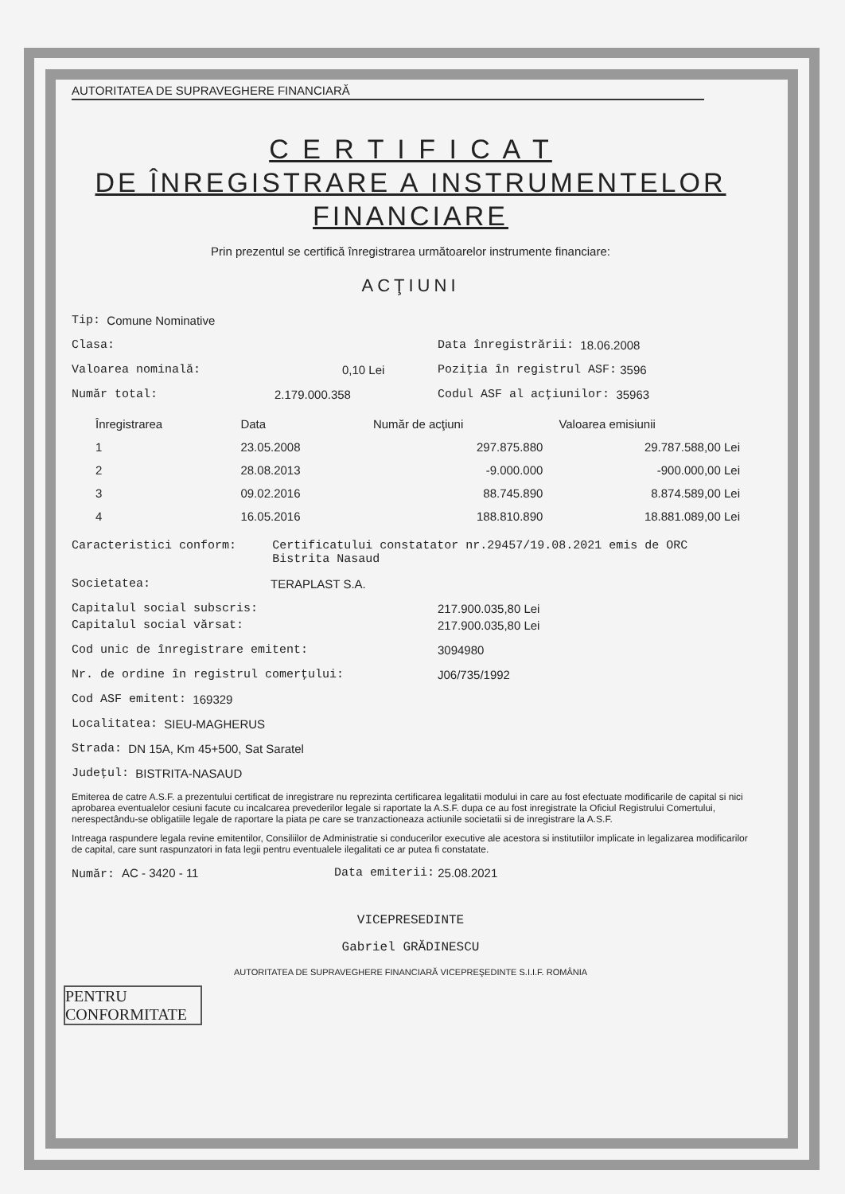AUTORITATEA DE SUPRAVEGHERE FINANCIARĂ
C E R T I F I C A T
DE ÎNREGISTRARE A INSTRUMENTELOR
FINANCIARE
Prin prezentul se certifică înregistrarea următoarelor instrumente financiare:
ACŢIUNI
Tip: Comune Nominative
Clasa: Data înregistrării: 18.06.2008
Valoarea nominală: 0,10 Lei Poziţia în registrul ASF: 3596
Număr total: 2.179.000.358 Codul ASF al acţiunilor: 35963
| Înregistrarea | Data | Număr de acţiuni | Valoarea emisiunii |
| --- | --- | --- | --- |
| 1 | 23.05.2008 | 297.875.880 | 29.787.588,00 Lei |
| 2 | 28.08.2013 | -9.000.000 | -900.000,00 Lei |
| 3 | 09.02.2016 | 88.745.890 | 8.874.589,00 Lei |
| 4 | 16.05.2016 | 188.810.890 | 18.881.089,00 Lei |
Caracteristici conform: Certificatului constatator nr.29457/19.08.2021 emis de ORC Bistrita Nasaud
Societatea: TERAPLAST S.A.
Capitalul social subscris: 217.900.035,80 Lei
Capitalul social vărsat: 217.900.035,80 Lei
Cod unic de înregistrare emitent: 3094980
Nr. de ordine în registrul comerţului: J06/735/1992
Cod ASF emitent: 169329
Localitatea: SIEU-MAGHERUS
Strada: DN 15A, Km 45+500, Sat Saratel
Judeţul: BISTRITA-NASAUD
Emiterea de catre A.S.F. a prezentului certificat de inregistrare nu reprezinta certificarea legalitatii modului in care au fost efectuate modificarile de capital si nici aprobarea eventualelor cesiuni facute cu incalcarea prevederilor legale si raportate la A.S.F. dupa ce au fost inregistrate la Oficiul Registrului Comertului, nerespectându-se obligatiile legale de raportare la piata pe care se tranzactioneaza actiunile societatii si de inregistrare la A.S.F.
Intreaga raspundere legala revine emitentilor, Consiliilor de Administratie si conducerilor executive ale acestora si institutiilor implicate in legalizarea modificarilor de capital, care sunt raspunzatori in fata legii pentru eventualele ilegalitati ce ar putea fi constatate.
Număr: AC - 3420 - 11 Data emiterii: 25.08.2021
VICEPRESEDINTE
Gabriel GRĂDINESCU
AUTORITATEA DE SUPRAVEGHERE FINANCIARĂ VICEPREŞEDINTE S.I.I.F. ROMÂNIA
PENTRU CONFORMITATE